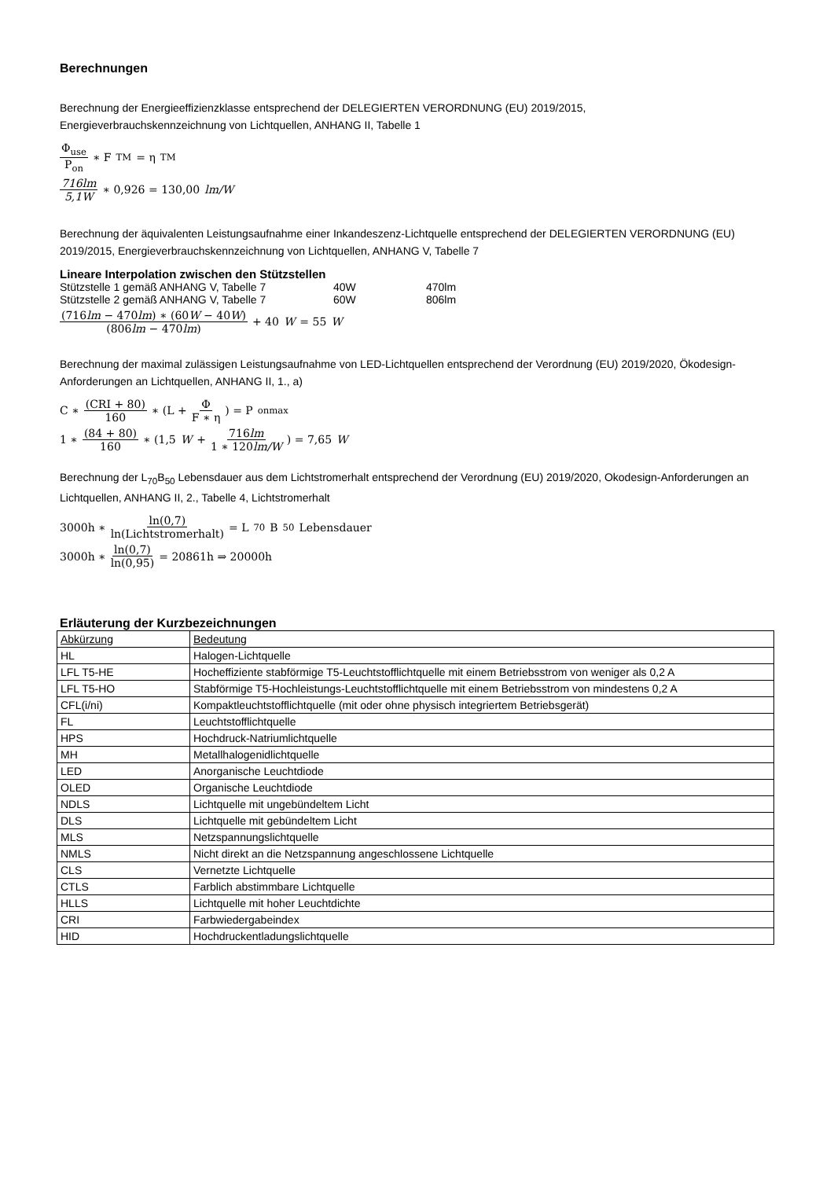Berechnungen
Berechnung der Energieeffizienzklasse entsprechend der DELEGIERTEN VERORDNUNG (EU) 2019/2015,
Energieverbrauchskennzeichnung von Lichtquellen, ANHANG II, Tabelle 1
Φ<sub>use</sub> P<sub>on</sub> ∗ F<sub>TM</sub> = η<sub>TM</sub>
716lm 5,1W ∗ 0,926 = 130,00 lm/W
Berechnung der äquivalenten Leistungsaufnahme einer Inkandeszenz-Lichtquelle entsprechend der DELEGIERTEN VERORDNUNG (EU) 2019/2015, Energieverbrauchskennzeichnung von Lichtquellen, ANHANG V, Tabelle 7
Lineare Interpolation zwischen den Stützstellen
| Stützstelle 1 gemäß ANHANG V, Tabelle 7 | 40W | 470lm |
| Stützstelle 2 gemäß ANHANG V, Tabelle 7 | 60W | 806lm |
(716lm − 470lm) ∗ (60W − 40W) (806lm − 470lm) + 40 W = 55 W
Berechnung der maximal zulässigen Leistungsaufnahme von LED-Lichtquellen entsprechend der Verordnung (EU) 2019/2020, Ökodesign-Anforderungen an Lichtquellen, ANHANG II, 1., a)
C ∗ (CRI + 80) 160 ∗ (L + Φ F ∗ η) = P<sub>onmax</sub>
1 ∗ (84 + 80) 160 ∗ (1,5 W + 716lm 1 ∗ 120lm/W) = 7,65 W
Berechnung der L<sub>70</sub>B<sub>50</sub> Lebensdauer aus dem Lichtstromerhalt entsprechend der Verordnung (EU) 2019/2020, Okodesign-Anforderungen an Lichtquellen, ANHANG II, 2., Tabelle 4, Lichtstromerhalt
3000h ∗ ln(0,7) ln(Lichtstromerhalt) = L<sub>70</sub>B<sub>50</sub> Lebensdauer
3000h ∗ ln(0,7) ln(0,95) = 20861h ⇒ 20000h
Erläuterung der Kurzbezeichnungen
| Abkürzung | Bedeutung |
| --- | --- |
| HL | Halogen-Lichtquelle |
| LFL T5-HE | Hocheffiziente stabförmige T5-Leuchtstofflichtquelle mit einem Betriebsstrom von weniger als 0,2 A |
| LFL T5-HO | Stabförmige T5-Hochleistungs-Leuchtstofflichtquelle mit einem Betriebsstrom von mindestens 0,2 A |
| CFL(i/ni) | Kompaktleuchtstofflichtquelle (mit oder ohne physisch integriertem Betriebsgerät) |
| FL | Leuchtstofflichtquelle |
| HPS | Hochdruck-Natriumlichtquelle |
| MH | Metallhalogenidlichtquelle |
| LED | Anorganische Leuchtdiode |
| OLED | Organische Leuchtdiode |
| NDLS | Lichtquelle mit ungebündeltem Licht |
| DLS | Lichtquelle mit gebündeltem Licht |
| MLS | Netzspannungslichtquelle |
| NMLS | Nicht direkt an die Netzspannung angeschlossene Lichtquelle |
| CLS | Vernetzte Lichtquelle |
| CTLS | Farblich abstimmbare Lichtquelle |
| HLLS | Lichtquelle mit hoher Leuchtdichte |
| CRI | Farbwiedergabeindex |
| HID | Hochdruckentladungslichtquelle |